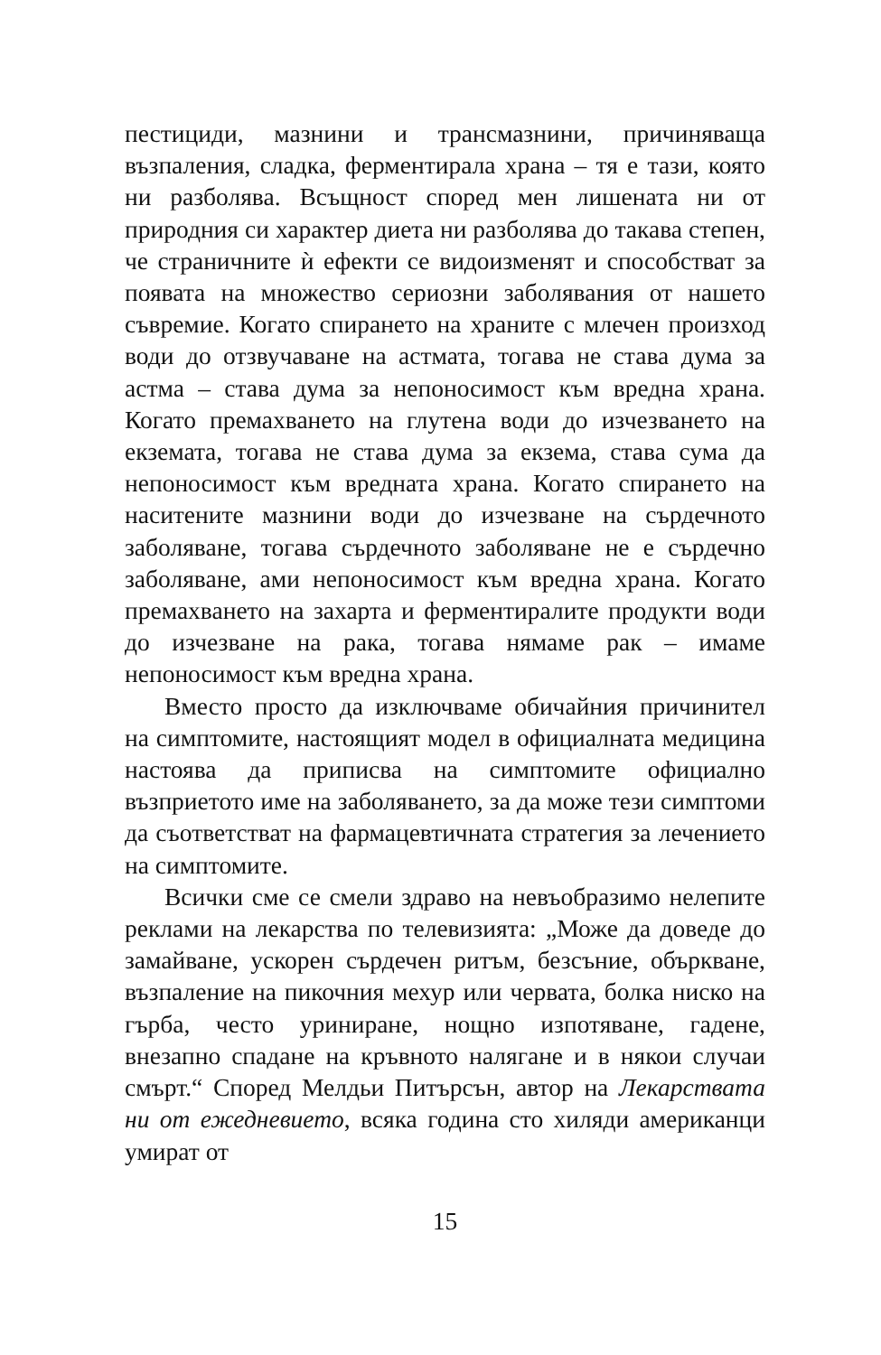пестициди, мазнини и трансмазнини, причиняваща възпаления, сладка, ферментирала храна – тя е тази, която ни разболява. Всъщност според мен лишената ни от природния си характер диета ни разболява до такава степен, че страничните ѝ ефекти се видоизменят и способстват за появата на множество сериозни заболявания от нашето съвремие. Когато спирането на храните с млечен произход води до отзвучаване на астмата, тогава не става дума за астма – става дума за непоносимост към вредна храна. Когато премахването на глутена води до изчезването на екзематa, тогава не става дума за екзема, става сума да непоносимост към вредната храна. Когато спирането на наситените мазнини води до изчезване на сърдечното заболяване, тогава сърдечното заболяване не е сърдечно заболяване, ами непоносимост към вредна храна. Когато премахването на захарта и ферментиралите продукти води до изчезване на рака, тогава нямаме рак – имаме непоносимост към вредна храна.
Вместо просто да изключваме обичайния причинител на симптомите, настоящият модел в официалната медицина настоява да приписва на симптомите официално възприетото име на заболяването, за да може тези симптоми да съответстват на фармацевтичната стратегия за лечението на симптомите.
Всички сме се смели здраво на невъобразимо нелепите реклами на лекарства по телевизията: „Може да доведе до замайване, ускорен сърдечен ритъм, безсъние, объркване, възпаление на пикочния мехур или червата, болка ниско на гърба, често уриниране, нощно изпотяване, гадене, внезапно спадане на кръвното налягане и в някои случаи смърт.“ Според Мелдьи Питърсън, автор на Лекарствата ни от ежедневието, всяка година сто хиляди американци умират от
15